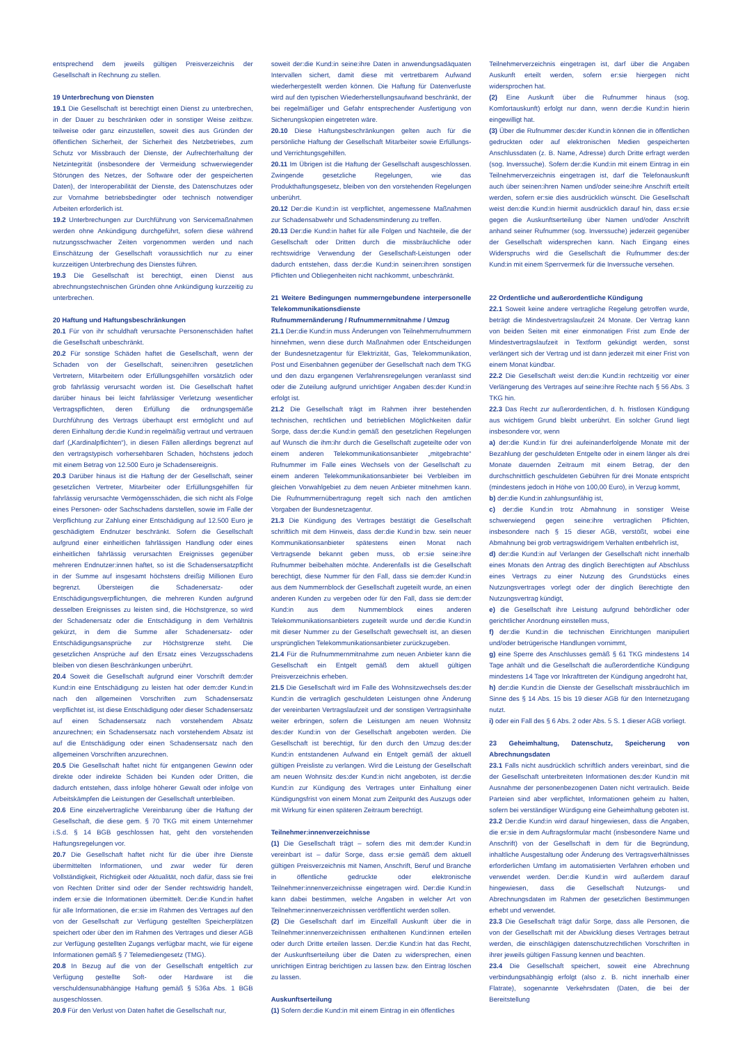entsprechend dem jeweils gültigen Preisverzeichnis der Gesellschaft in Rechnung zu stellen.
19 Unterbrechung von Diensten
19.1 Die Gesellschaft ist berechtigt einen Dienst zu unterbrechen, in der Dauer zu beschränken oder in sonstiger Weise zeitbzw. teilweise oder ganz einzustellen, soweit dies aus Gründen der öffentlichen Sicherheit, der Sicherheit des Netzbetriebes, zum Schutz vor Missbrauch der Dienste, der Aufrechterhaltung der Netzintegrität (insbesondere der Vermeidung schwerwiegender Störungen des Netzes, der Software oder der gespeicherten Daten), der Interoperabilität der Dienste, des Datenschutzes oder zur Vornahme betriebsbedingter oder technisch notwendiger Arbeiten erforderlich ist.
19.2 Unterbrechungen zur Durchführung von Servicemaßnahmen werden ohne Ankündigung durchgeführt, sofern diese während nutzungsschwacher Zeiten vorgenommen werden und nach Einschätzung der Gesellschaft voraussichtlich nur zu einer kurzzeitigen Unterbrechung des Dienstes führen.
19.3 Die Gesellschaft ist berechtigt, einen Dienst aus abrechnungstechnischen Gründen ohne Ankündigung kurzzeitig zu unterbrechen.
20 Haftung und Haftungsbeschränkungen
20.1 Für von ihr schuldhaft verursachte Personenschäden haftet die Gesellschaft unbeschränkt.
20.2 Für sonstige Schäden haftet die Gesellschaft, wenn der Schaden von der Gesellschaft, seinen:ihren gesetzlichen Vertretern, Mitarbeitern oder Erfüllungsgehilfen vorsätzlich oder grob fahrlässig verursacht worden ist. Die Gesellschaft haftet darüber hinaus bei leicht fahrlässiger Verletzung wesentlicher Vertragspflichten, deren Erfüllung die ordnungsgemäße Durchführung des Vertrags überhaupt erst ermöglicht und auf deren Einhaltung der:die Kund:in regelmäßig vertraut und vertrauen darf („Kardinalpflichten“), in diesen Fällen allerdings begrenzt auf den vertragstypisch vorhersehbaren Schaden, höchstens jedoch mit einem Betrag von 12.500 Euro je Schadensereignis.
20.3 Darüber hinaus ist die Haftung der der Gesellschaft, seiner gesetzlichen Vertreter, Mitarbeiter oder Erfüllungsgehilfen für fahrlässig verursachte Vermögensschäden, die sich nicht als Folge eines Personen- oder Sachschadens darstellen, sowie im Falle der Verpflichtung zur Zahlung einer Entschädigung auf 12.500 Euro je geschädigtem Endnutzer beschränkt. Sofern die Gesellschaft aufgrund einer einheitlichen fahrlässigen Handlung oder eines einheitlichen fahrlässig verursachten Ereignisses gegenüber mehreren Endnutzer:innen haftet, so ist die Schadensersatzpflicht in der Summe auf insgesamt höchstens dreißig Millionen Euro begrenzt. Übersteigen die Schadenersatz- oder Entschädigungsverpflichtungen, die mehreren Kunden aufgrund desselben Ereignisses zu leisten sind, die Höchstgrenze, so wird der Schadenersatz oder die Entschädigung in dem Verhältnis gekürzt, in dem die Summe aller Schadenersatz- oder Entschädigungsansprüche zur Höchstgrenze steht. Die gesetzlichen Ansprüche auf den Ersatz eines Verzugsschadens bleiben von diesen Beschränkungen unberührt.
20.4 Soweit die Gesellschaft aufgrund einer Vorschrift dem:der Kund:in eine Entschädigung zu leisten hat oder dem:der Kund:in nach den allgemeinen Vorschriften zum Schadensersatz verpflichtet ist, ist diese Entschädigung oder dieser Schadensersatz auf einen Schadensersatz nach vorstehendem Absatz anzurechnen; ein Schadensersatz nach vorstehendem Absatz ist auf die Entschädigung oder einen Schadensersatz nach den allgemeinen Vorschriften anzurechnen.
20.5 Die Gesellschaft haftet nicht für entgangenen Gewinn oder direkte oder indirekte Schäden bei Kunden oder Dritten, die dadurch entstehen, dass infolge höherer Gewalt oder infolge von Arbeitskämpfen die Leistungen der Gesellschaft unterbleiben.
20.6 Eine einzelvertragliche Vereinbarung über die Haftung der Gesellschaft, die diese gem. § 70 TKG mit einem Unternehmer i.S.d. § 14 BGB geschlossen hat, geht den vorstehenden Haftungsregelungen vor.
20.7 Die Gesellschaft haftet nicht für die über ihre Dienste übermittelten Informationen, und zwar weder für deren Vollständigkeit, Richtigkeit oder Aktualität, noch dafür, dass sie frei von Rechten Dritter sind oder der Sender rechtswidrig handelt, indem er:sie die Informationen übermittelt. Der:die Kund:in haftet für alle Informationen, die er:sie im Rahmen des Vertrages auf den von der Gesellschaft zur Verfügung gestellten Speicherplätzen speichert oder über den im Rahmen des Vertrages und dieser AGB zur Verfügung gestellten Zugangs verfügbar macht, wie für eigene Informationen gemäß § 7 Telemediengesetz (TMG).
20.8 In Bezug auf die von der Gesellschaft entgeltlich zur Verfügung gestellte Soft- oder Hardware ist die verschuldensunabhängige Haftung gemäß § 536a Abs. 1 BGB ausgeschlossen.
20.9 Für den Verlust von Daten haftet die Gesellschaft nur,
soweit der:die Kund:in seine:ihre Daten in anwendungsadäquaten Intervallen sichert, damit diese mit vertretbarem Aufwand wiederhergestellt werden können. Die Haftung für Datenverluste wird auf den typischen Wiederherstellungsaufwand beschränkt, der bei regelmäßiger und Gefahr entsprechender Ausfertigung von Sicherungskopien eingetreten wäre.
20.10 Diese Haftungsbeschränkungen gelten auch für die persönliche Haftung der Gesellschaft Mitarbeiter sowie Erfüllungs- und Verrichtungsgehilfen.
20.11 Im Übrigen ist die Haftung der Gesellschaft ausgeschlossen. Zwingende gesetzliche Regelungen, wie das Produkthaftungsgesetz, bleiben von den vorstehenden Regelungen unberührt.
20.12 Der:die Kund:in ist verpflichtet, angemessene Maßnahmen zur Schadensabwehr und Schadensminderung zu treffen.
20.13 Der:die Kund:in haftet für alle Folgen und Nachteile, die der Gesellschaft oder Dritten durch die missbräuchliche oder rechtswidrige Verwendung der Gesellschaft-Leistungen oder dadurch entstehen, dass der:die Kund:in seinen:ihren sonstigen Pflichten und Obliegenheiten nicht nachkommt, unbeschränkt.
21 Weitere Bedingungen nummerngebundene interpersonelle Telekommunikationsdienste
Rufnummernänderung / Rufnummernmitnahme / Umzug
21.1 Der:die Kund:in muss Änderungen von Teilnehmerrufnummern hinnehmen, wenn diese durch Maßnahmen oder Entscheidungen der Bundesnetzagentur für Elektrizität, Gas, Telekommunikation, Post und Eisenbahnen gegenüber der Gesellschaft nach dem TKG und den dazu ergangenen Verfahrensregelungen veranlasst sind oder die Zuteilung aufgrund unrichtiger Angaben des:der Kund:in erfolgt ist.
21.2 Die Gesellschaft trägt im Rahmen ihrer bestehenden technischen, rechtlichen und betrieblichen Möglichkeiten dafür Sorge, dass der:die Kund:in gemäß den gesetzlichen Regelungen auf Wunsch die ihm:ihr durch die Gesellschaft zugeteilte oder von einem anderen Telekommunikationsanbieter „mitgebrachte“ Rufnummer im Falle eines Wechsels von der Gesellschaft zu einem anderen Telekommunikationsanbieter bei Verbleiben im gleichen Vorwahlgebiet zu dem neuen Anbieter mitnehmen kann. Die Rufnummernübertragung regelt sich nach den amtlichen Vorgaben der Bundesnetzagentur.
21.3 Die Kündigung des Vertrages bestätigt die Gesellschaft schriftlich mit dem Hinweis, dass der:die Kund:in bzw. sein neuer Kommunikationsanbieter spätestens einen Monat nach Vertragsende bekannt geben muss, ob er:sie seine:ihre Rufnummer beibehalten möchte. Anderenfalls ist die Gesellschaft berechtigt, diese Nummer für den Fall, dass sie dem:der Kund:in aus dem Nummernblock der Gesellschaft zugeteilt wurde, an einen anderen Kunden zu vergeben oder für den Fall, dass sie dem:der Kund:in aus dem Nummernblock eines anderen Telekommunikationsanbieters zugeteilt wurde und der:die Kund:in mit dieser Nummer zu der Gesellschaft gewechselt ist, an diesen ursprünglichen Telekommunikationsanbieter zurückzugeben.
21.4 Für die Rufnummernmitnahme zum neuen Anbieter kann die Gesellschaft ein Entgelt gemäß dem aktuell gültigen Preisverzeichnis erheben.
21.5 Die Gesellschaft wird im Falle des Wohnsitzwechsels des:der Kund:in die vertraglich geschuldeten Leistungen ohne Änderung der vereinbarten Vertragslaufzeit und der sonstigen Vertragsinhalte weiter erbringen, sofern die Leistungen am neuen Wohnsitz des:der Kund:in von der Gesellschaft angeboten werden. Die Gesellschaft ist berechtigt, für den durch den Umzug des:der Kund:in entstandenen Aufwand ein Entgelt gemäß der aktuell gültigen Preisliste zu verlangen. Wird die Leistung der Gesellschaft am neuen Wohnsitz des:der Kund:in nicht angeboten, ist der:die Kund:in zur Kündigung des Vertrages unter Einhaltung einer Kündigungsfrist von einem Monat zum Zeitpunkt des Auszugs oder mit Wirkung für einen späteren Zeitraum berechtigt.
Teilnehmer:innenverzeichnisse
(1) Die Gesellschaft trägt – sofern dies mit dem:der Kund:in vereinbart ist – dafür Sorge, dass er:sie gemäß dem aktuell gültigen Preisverzeichnis mit Namen, Anschrift, Beruf und Branche in öffentliche gedruckte oder elektronische Teilnehmer:innenverzeichnisse eingetragen wird. Der:die Kund:in kann dabei bestimmen, welche Angaben in welcher Art von Teilnehmer:innenverzeichnissen veröffentlicht werden sollen.
(2) Die Gesellschaft darf im Einzelfall Auskunft über die in Teilnehmer:innenverzeichnissen enthaltenen Kund:innen erteilen oder durch Dritte erteilen lassen. Der:die Kund:in hat das Recht, der Auskunftserteilung über die Daten zu widersprechen, einen unrichtigen Eintrag berichtigen zu lassen bzw. den Eintrag löschen zu lassen.
Auskunftserteilung
(1) Sofern der:die Kund:in mit einem Eintrag in ein öffentliches
Teilnehmerverzeichnis eingetragen ist, darf über die Angaben Auskunft erteilt werden, sofern er:sie hiergegen nicht widersprochen hat.
(2) Eine Auskunft über die Rufnummer hinaus (sog. Komfortauskunft) erfolgt nur dann, wenn der:die Kund:in hierin eingewilligt hat.
(3) Über die Rufnummer des:der Kund:in können die in öffentlichen gedruckten oder auf elektronischen Medien gespeicherten Anschlussdaten (z. B. Name, Adresse) durch Dritte erfragt werden (sog. Inverssuche). Sofern der:die Kund:in mit einem Eintrag in ein Teilnehmerverzeichnis eingetragen ist, darf die Telefonauskunft auch über seinen:ihren Namen und/oder seine:ihre Anschrift erteilt werden, sofern er:sie dies ausdrücklich wünscht. Die Gesellschaft weist den:die Kund:in hiermit ausdrücklich darauf hin, dass er:sie gegen die Auskunftserteilung über Namen und/oder Anschrift anhand seiner Rufnummer (sog. Inverssuche) jederzeit gegenüber der Gesellschaft widersprechen kann. Nach Eingang eines Widerspruchs wird die Gesellschaft die Rufnummer des:der Kund:in mit einem Sperrvermerk für die Inverssuche versehen.
22 Ordentliche und außerordentliche Kündigung
22.1 Soweit keine andere vertragliche Regelung getroffen wurde, beträgt die Mindestvertragslaufzeit 24 Monate. Der Vertrag kann von beiden Seiten mit einer einmonatigen Frist zum Ende der Mindestvertragslaufzeit in Textform gekündigt werden, sonst verlängert sich der Vertrag und ist dann jederzeit mit einer Frist von einem Monat kündbar.
22.2 Die Gesellschaft weist den:die Kund:in rechtzeitig vor einer Verlängerung des Vertrages auf seine:ihre Rechte nach § 56 Abs. 3 TKG hin.
22.3 Das Recht zur außerordentlichen, d. h. fristlosen Kündigung aus wichtigem Grund bleibt unberührt. Ein solcher Grund liegt insbesondere vor, wenn
a) der:die Kund:in für drei aufeinanderfolgende Monate mit der Bezahlung der geschuldeten Entgelte oder in einem länger als drei Monate dauernden Zeitraum mit einem Betrag, der den durchschnittlich geschuldeten Gebühren für drei Monate entspricht (mindestens jedoch in Höhe von 100,00 Euro), in Verzug kommt,
b) der:die Kund:in zahlungsunfähig ist,
c) der:die Kund:in trotz Abmahnung in sonstiger Weise schwerwiegend gegen seine:ihre vertraglichen Pflichten, insbesondere nach § 15 dieser AGB, verstößt, wobei eine Abmahnung bei grob vertragswidrigem Verhalten entbehrlich ist,
d) der:die Kund:in auf Verlangen der Gesellschaft nicht innerhalb eines Monats den Antrag des dinglich Berechtigten auf Abschluss eines Vertrags zu einer Nutzung des Grundstücks eines Nutzungsvertrages vorlegt oder der dinglich Berechtigte den Nutzungsvertrag kündigt,
e) die Gesellschaft ihre Leistung aufgrund behördlicher oder gerichtlicher Anordnung einstellen muss,
f) der:die Kund:in die technischen Einrichtungen manipuliert und/oder betrügerische Handlungen vornimmt,
g) eine Sperre des Anschlusses gemäß § 61 TKG mindestens 14 Tage anhält und die Gesellschaft die außerordentliche Kündigung mindestens 14 Tage vor Inkrafttreten der Kündigung angedroht hat,
h) der:die Kund:in die Dienste der Gesellschaft missbräuchlich im Sinne des § 14 Abs. 15 bis 19 dieser AGB für den Internetzugang nutzt.
i) oder ein Fall des § 6 Abs. 2 oder Abs. 5 S. 1 dieser AGB vorliegt.
23 Geheimhaltung, Datenschutz, Speicherung von Abrechnungsdaten
23.1 Falls nicht ausdrücklich schriftlich anders vereinbart, sind die der Gesellschaft unterbreiteten Informationen des:der Kund:in mit Ausnahme der personenbezogenen Daten nicht vertraulich. Beide Parteien sind aber verpflichtet, Informationen geheim zu halten, sofern bei verständiger Würdigung eine Geheimhaltung geboten ist.
23.2 Der:die Kund:in wird darauf hingewiesen, dass die Angaben, die er:sie in dem Auftragsformular macht (insbesondere Name und Anschrift) von der Gesellschaft in dem für die Begründung, inhaltliche Ausgestaltung oder Änderung des Vertragsverhältnisses erforderlichen Umfang im automatisierten Verfahren erhoben und verwendet werden. Der:die Kund:in wird außerdem darauf hingewiesen, dass die Gesellschaft Nutzungs- und Abrechnungsdaten im Rahmen der gesetzlichen Bestimmungen erhebt und verwendet.
23.3 Die Gesellschaft trägt dafür Sorge, dass alle Personen, die von der Gesellschaft mit der Abwicklung dieses Vertrages betraut werden, die einschlägigen datenschutzrechtlichen Vorschriften in ihrer jeweils gültigen Fassung kennen und beachten.
23.4 Die Gesellschaft speichert, soweit eine Abrechnung verbindungsabhängig erfolgt (also z. B. nicht innerhalb einer Flatrate), sogenannte Verkehrsdaten (Daten, die bei der Bereitstellung